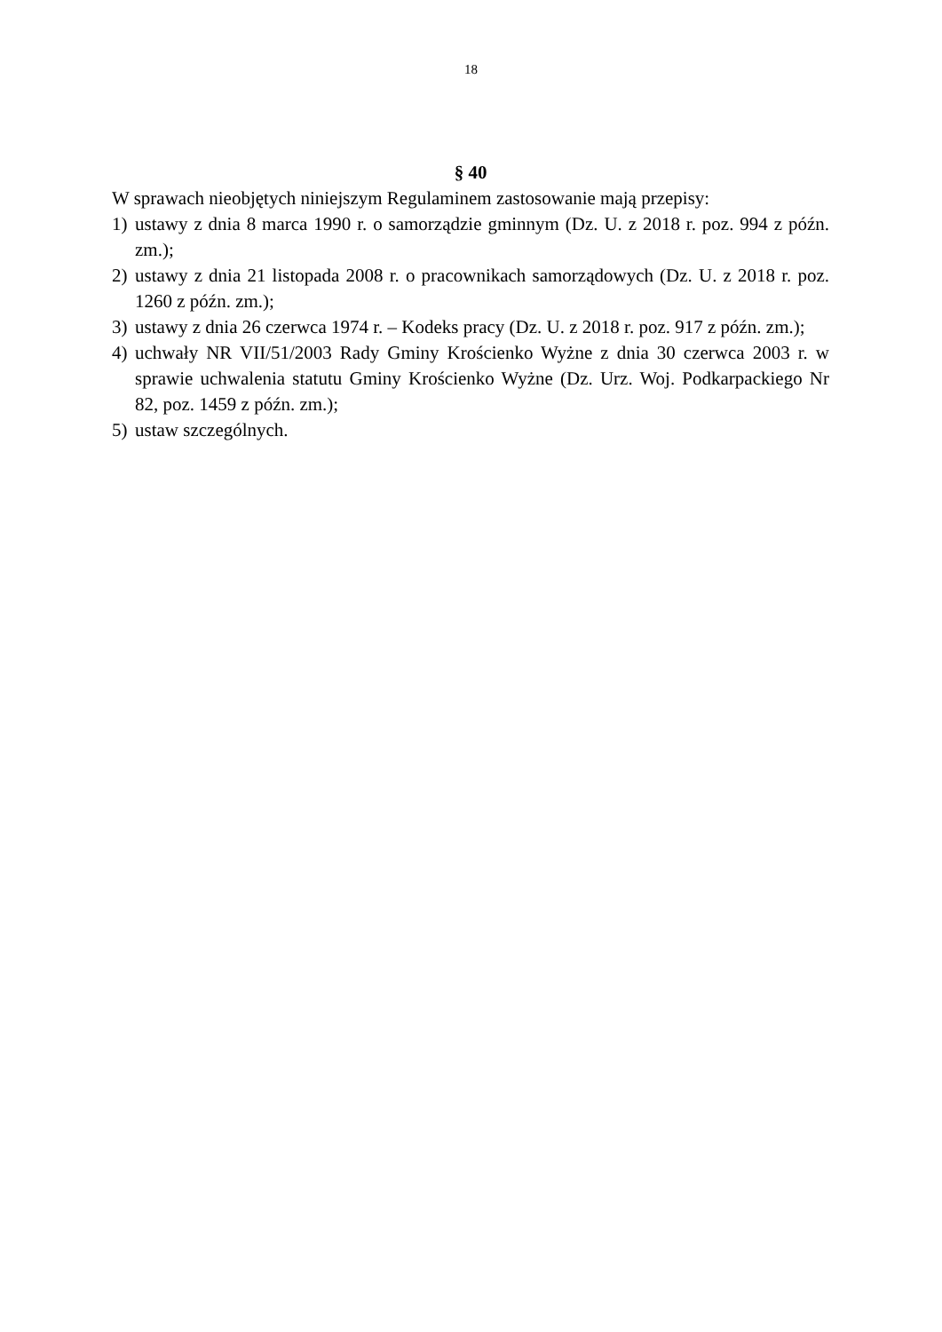18
§ 40
W sprawach nieobjętych niniejszym Regulaminem zastosowanie mają przepisy:
1) ustawy z dnia 8 marca 1990 r. o samorządzie gminnym (Dz. U. z 2018 r. poz. 994 z późn. zm.);
2) ustawy z dnia 21 listopada 2008 r. o pracownikach samorządowych (Dz. U. z 2018 r. poz. 1260 z późn. zm.);
3) ustawy z dnia 26 czerwca 1974 r. – Kodeks pracy (Dz. U. z 2018 r. poz. 917 z późn. zm.);
4) uchwały NR VII/51/2003 Rady Gminy Krościenko Wyżne z dnia 30 czerwca 2003 r. w sprawie uchwalenia statutu Gminy Krościenko Wyżne (Dz. Urz. Woj. Podkarpackiego Nr 82, poz. 1459 z późn. zm.);
5) ustaw szczególnych.